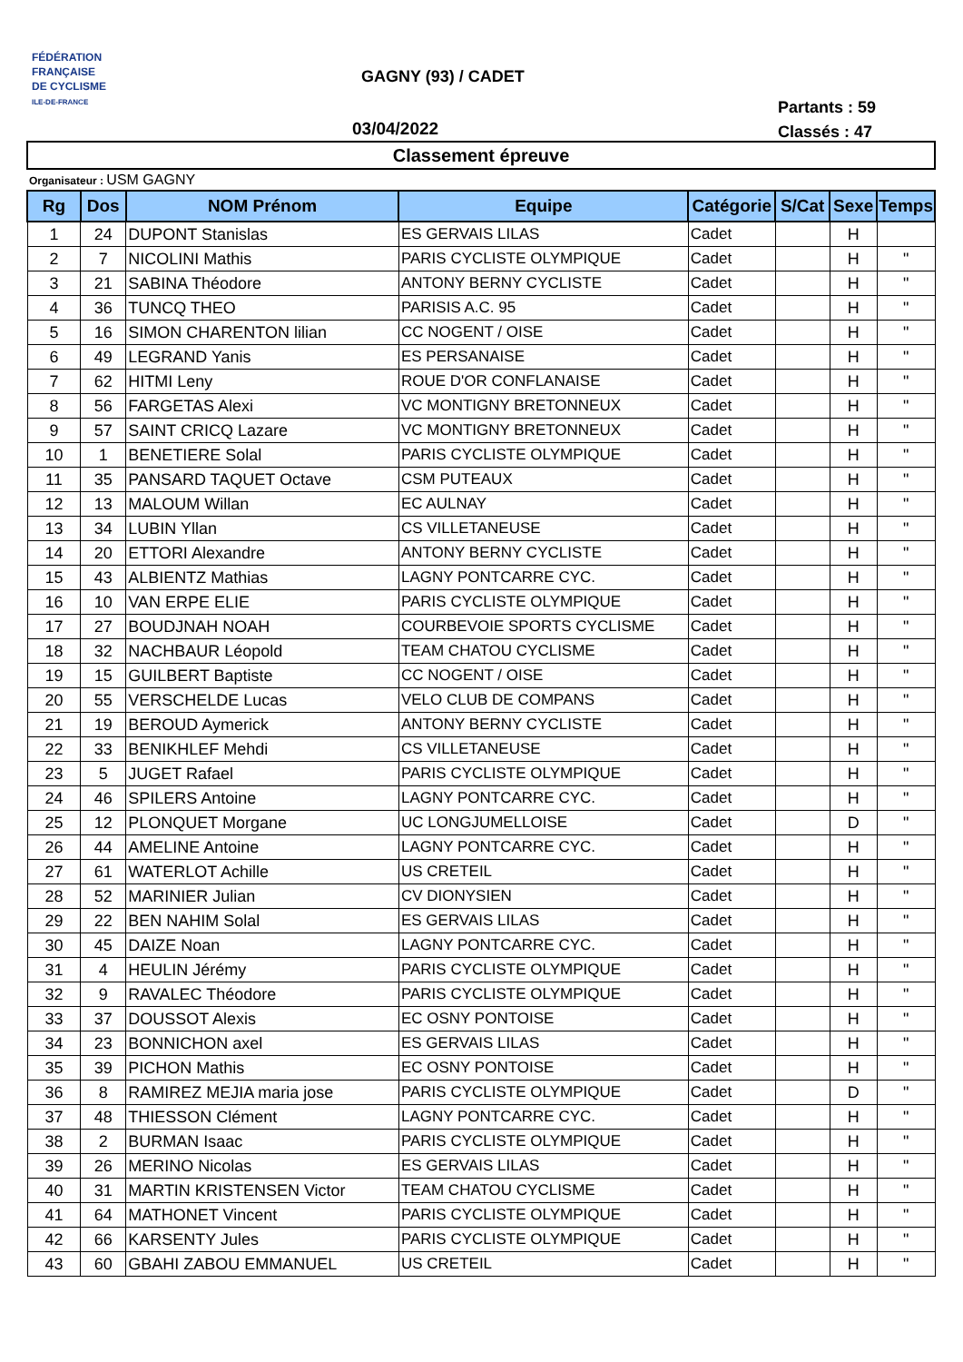FÉDÉRATION
FRANÇAISE
DE CYCLISME
ILE-DE-FRANCE
GAGNY (93) / CADET
03/04/2022
Partants : 59
Classés : 47
Classement épreuve
Organisateur : USM GAGNY
| Rg | Dos | NOM Prénom | Equipe | Catégorie | S/Cat | Sexe | Temps |
| --- | --- | --- | --- | --- | --- | --- | --- |
| 1 | 24 | DUPONT Stanislas | ES GERVAIS LILAS | Cadet | | H | |
| 2 | 7 | NICOLINI Mathis | PARIS CYCLISTE OLYMPIQUE | Cadet | | H | " |
| 3 | 21 | SABINA Théodore | ANTONY BERNY CYCLISTE | Cadet | | H | " |
| 4 | 36 | TUNCQ THEO | PARISIS A.C. 95 | Cadet | | H | " |
| 5 | 16 | SIMON CHARENTON lilian | CC NOGENT / OISE | Cadet | | H | " |
| 6 | 49 | LEGRAND Yanis | ES PERSANAISE | Cadet | | H | " |
| 7 | 62 | HITMI Leny | ROUE D'OR CONFLANAISE | Cadet | | H | " |
| 8 | 56 | FARGETAS Alexi | VC MONTIGNY BRETONNEUX | Cadet | | H | " |
| 9 | 57 | SAINT CRICQ Lazare | VC MONTIGNY BRETONNEUX | Cadet | | H | " |
| 10 | 1 | BENETIERE Solal | PARIS CYCLISTE OLYMPIQUE | Cadet | | H | " |
| 11 | 35 | PANSARD TAQUET Octave | CSM PUTEAUX | Cadet | | H | " |
| 12 | 13 | MALOUM Willan | EC AULNAY | Cadet | | H | " |
| 13 | 34 | LUBIN Yllan | CS VILLETANEUSE | Cadet | | H | " |
| 14 | 20 | ETTORI Alexandre | ANTONY BERNY CYCLISTE | Cadet | | H | " |
| 15 | 43 | ALBIENTZ Mathias | LAGNY PONTCARRE CYC. | Cadet | | H | " |
| 16 | 10 | VAN ERPE ELIE | PARIS CYCLISTE OLYMPIQUE | Cadet | | H | " |
| 17 | 27 | BOUDJNAH NOAH | COURBEVOIE SPORTS CYCLISME | Cadet | | H | " |
| 18 | 32 | NACHBAUR Léopold | TEAM CHATOU CYCLISME | Cadet | | H | " |
| 19 | 15 | GUILBERT Baptiste | CC NOGENT / OISE | Cadet | | H | " |
| 20 | 55 | VERSCHELDE Lucas | VELO CLUB DE COMPANS | Cadet | | H | " |
| 21 | 19 | BEROUD Aymerick | ANTONY BERNY CYCLISTE | Cadet | | H | " |
| 22 | 33 | BENIKHLEF Mehdi | CS VILLETANEUSE | Cadet | | H | " |
| 23 | 5 | JUGET Rafael | PARIS CYCLISTE OLYMPIQUE | Cadet | | H | " |
| 24 | 46 | SPILERS Antoine | LAGNY PONTCARRE CYC. | Cadet | | H | " |
| 25 | 12 | PLONQUET Morgane | UC LONGJUMELLOISE | Cadet | | D | " |
| 26 | 44 | AMELINE Antoine | LAGNY PONTCARRE CYC. | Cadet | | H | " |
| 27 | 61 | WATERLOT Achille | US CRETEIL | Cadet | | H | " |
| 28 | 52 | MARINIER Julian | CV DIONYSIEN | Cadet | | H | " |
| 29 | 22 | BEN NAHIM Solal | ES GERVAIS LILAS | Cadet | | H | " |
| 30 | 45 | DAIZE Noan | LAGNY PONTCARRE CYC. | Cadet | | H | " |
| 31 | 4 | HEULIN Jérémy | PARIS CYCLISTE OLYMPIQUE | Cadet | | H | " |
| 32 | 9 | RAVALEC Théodore | PARIS CYCLISTE OLYMPIQUE | Cadet | | H | " |
| 33 | 37 | DOUSSOT Alexis | EC OSNY PONTOISE | Cadet | | H | " |
| 34 | 23 | BONNICHON axel | ES GERVAIS LILAS | Cadet | | H | " |
| 35 | 39 | PICHON Mathis | EC OSNY PONTOISE | Cadet | | H | " |
| 36 | 8 | RAMIREZ MEJIA maria jose | PARIS CYCLISTE OLYMPIQUE | Cadet | | D | " |
| 37 | 48 | THIESSON Clément | LAGNY PONTCARRE CYC. | Cadet | | H | " |
| 38 | 2 | BURMAN Isaac | PARIS CYCLISTE OLYMPIQUE | Cadet | | H | " |
| 39 | 26 | MERINO Nicolas | ES GERVAIS LILAS | Cadet | | H | " |
| 40 | 31 | MARTIN KRISTENSEN Victor | TEAM CHATOU CYCLISME | Cadet | | H | " |
| 41 | 64 | MATHONET Vincent | PARIS CYCLISTE OLYMPIQUE | Cadet | | H | " |
| 42 | 66 | KARSENTY Jules | PARIS CYCLISTE OLYMPIQUE | Cadet | | H | " |
| 43 | 60 | GBAHI ZABOU EMMANUEL | US CRETEIL | Cadet | | H | " |